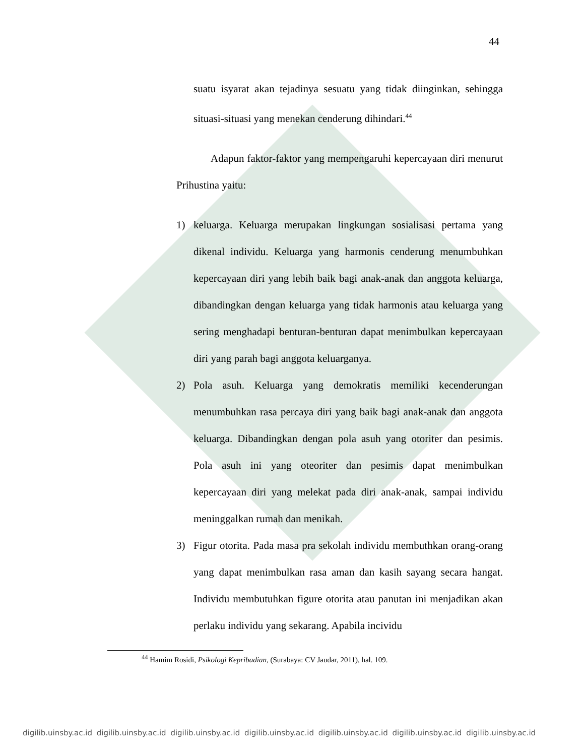44
suatu isyarat akan tejadinya sesuatu yang tidak diinginkan, sehingga situasi-situasi yang menekan cenderung dihindari.<sup>44</sup>
Adapun faktor-faktor yang mempengaruhi kepercayaan diri menurut Prihustina yaitu:
1) keluarga. Keluarga merupakan lingkungan sosialisasi pertama yang dikenal individu. Keluarga yang harmonis cenderung menumbuhkan kepercayaan diri yang lebih baik bagi anak-anak dan anggota keluarga, dibandingkan dengan keluarga yang tidak harmonis atau keluarga yang sering menghadapi benturan-benturan dapat menimbulkan kepercayaan diri yang parah bagi anggota keluarganya.
2) Pola asuh. Keluarga yang demokratis memiliki kecenderungan menumbuhkan rasa percaya diri yang baik bagi anak-anak dan anggota keluarga. Dibandingkan dengan pola asuh yang otoriter dan pesimis. Pola asuh ini yang oteoriter dan pesimis dapat menimbulkan kepercayaan diri yang melekat pada diri anak-anak, sampai individu meninggalkan rumah dan menikah.
3) Figur otorita. Pada masa pra sekolah individu membuthkan orang-orang yang dapat menimbulkan rasa aman dan kasih sayang secara hangat. Individu membutuhkan figure otorita atau panutan ini menjadikan akan perlaku individu yang sekarang. Apabila incividu
<sup>44</sup> Hamim Rosidi, Psikologi Kepribadian, (Surabaya: CV Jaudar, 2011), hal. 109.
digilib.uinsby.ac.id digilib.uinsby.ac.id digilib.uinsby.ac.id digilib.uinsby.ac.id digilib.uinsby.ac.id digilib.uinsby.ac.id digilib.uinsby.ac.id